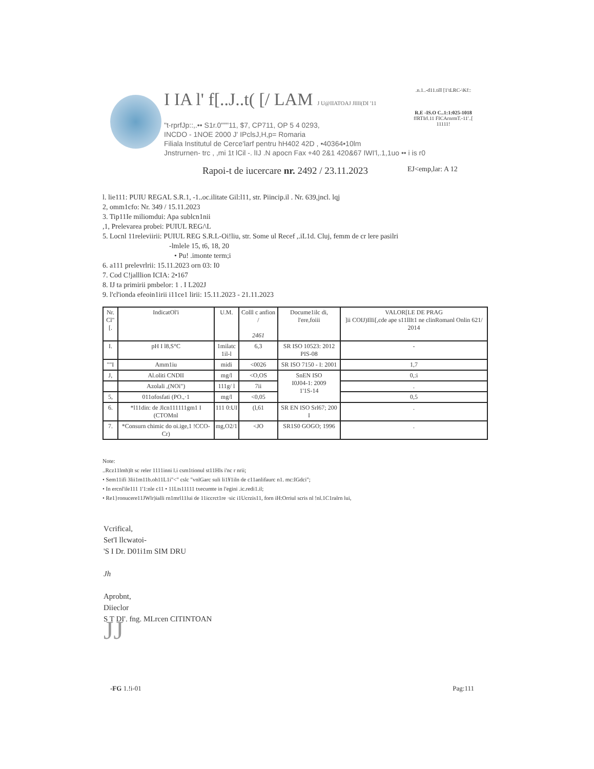I IA l' f[..J..t( [/ LAM J U@IIATOAJ Jllll(DI '11
"t-rprfJp::,.•• S1r.0"""11, $7, CP711, OP 5 4 0293,
INCDO - 1NOE 2000 J' IPclsJ,H,p= Romaria
Filiala Institutul de Cerce'larf pentru hH402 42D , •40364•10lm
Jnstrurnen- trc , ,mi 1t lCil -. lIJ .N apocn Fax +40 2&1 420&67 IWI'l,.1,1uo •• i is r0
.n.1..-d11.till [1'tLRC-\Kf::
R.E -IS.O C..1:1:025-1018
ffRTIrl.11 FICArnrmT.-11'..[
11111!
Rapoi-t de iucercare nr. 2492 / 23.11.2023
EJ<emp,lar: A 12
l. lie111: PUIU REGAL S.R.1, -1..oc.ilitate Gil:l11, str. Piincip.il . Nr. 639,jncl. lqj
2, omm1cfo: Nr. 349 / 15.11.2023
3. Tip11Ie miliomdui: Apa sublcn1nii
,1, Prelevarea probei: PUIUL REG/\L
5. Locnl 11releviirii: PUIUL REG S.R.L-Oi!liu, str. Some ul Recef ,.iL1d. Cluj, femm de cr lere pasilri
-lmlele 15, t6, 18, 20
• Pu! .imonte term;i
6. a111 prelevrlrii: 15.11.2023 orn 03: I0
7. Cod C!jalllion ICIA: 2•167
8. IJ ta primirii pmbelor: 1 . I L202J
9. l'cl'ionda efeoin1irii i11ce1 lirii: 15.11.2023 - 21.11.2023
| Nr. Cl"[. | IndicatOl'i | U.M. | Colll c anfion / 2461 | Docume1ilc di, l'ere,foiii | VALOR[LE DE PRAG ]ii COIJ)IlIi[,cde ape s11llIt1 ne clinRomanl Onlin 621/ 2014 |
| --- | --- | --- | --- | --- | --- |
| I. | pH I l8,S°C | 1milatc 1il-l | 6,3 | SR ISO 10523: 2012 PIS-08 | - |
| ""I | Amm1iu | midi | <0026 | SR ISO 7150 - I: 2001 | 1,7 |
| J, | Al.oliti CNDII | mg/l | <O,OS | SnEN ISO I0J04-1: 2009 1'1S-14 | 0,:i |
| | Azolali ,(NOi") | 111g/ l | 7ii | | . |
| 5, | 011ofosfati (PO.,·1 | mg/l | <0,05 | | 0,5 |
| 6. | *l11din: de Jlcn111111gm1 I (CTOMnl | 111 0:UI | (l,61 | SR EN ISO Srl67; 200 I | . |
| 7. | *Consurn chimic do oi.ige,1 !CCO-Cr) | mg,O2/1 | <JO | SR1S0 GOGO; 1996 | . |
Note:
..Rcz11lmh)lt sc reler 1111inni l.i csm1tionul st11Hls i'nc r nrii;
• Sem11ifi 3lii1m11b.oh11L1i"<" cslc "vnlGarc suli li1¥1iln de c11anlifaurc n1. mc:IGdci";
• In ercnl'ile111 1'1:nle c11 • 11Lts11111 txecumte in l'egini .ic.redi1.il;
• Re1}ronucere11JWlr)ialli rn1mrl11lui de 11iccrct1re ·sic i1Ucrzis11, forn iH:Orriul scris nl !nl.1C1ralrn lui,
Vcrifical,
Set'I llcwatoi-
'S I Dr. D01i1m SIM DRU
Jh
Aprobnt,
Diieclor
S T DI'. fng. MLrcen CITINTOAN
JJ
-FG 1.!i-01 Pag:111